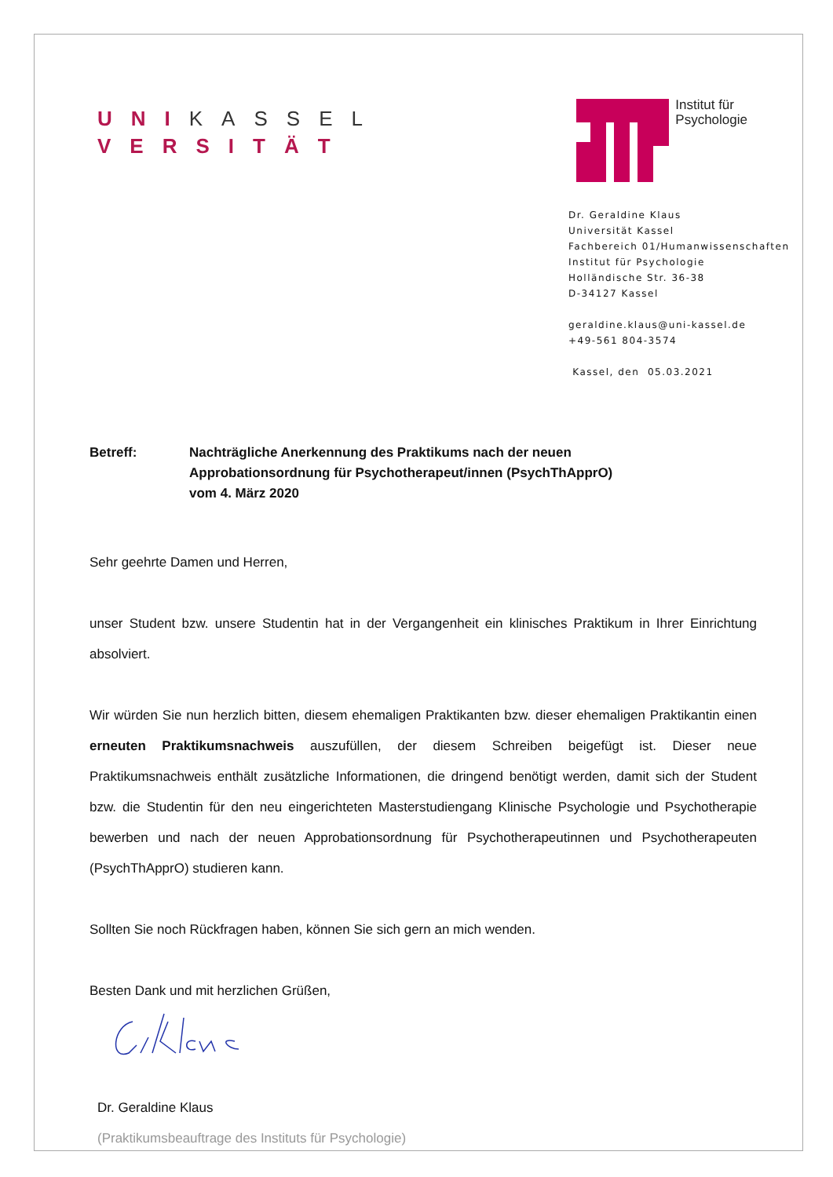UNI KASSEL
VERSITÄT
Institut für
Psychologie
Dr. Geraldine Klaus
Universität Kassel
Fachbereich 01/Humanwissenschaften
Institut für Psychologie
Holländische Str. 36-38
D-34127 Kassel
geraldine.klaus@uni-kassel.de
+49-561 804-3574
Kassel, den 05.03.2021
Betreff: Nachträgliche Anerkennung des Praktikums nach der neuen
Approbationsordnung für Psychotherapeut/innen (PsychThApprO)
vom 4. März 2020
Sehr geehrte Damen und Herren,
unser Student bzw. unsere Studentin hat in der Vergangenheit ein klinisches Praktikum in Ihrer Einrichtung absolviert.
Wir würden Sie nun herzlich bitten, diesem ehemaligen Praktikanten bzw. dieser ehemaligen Praktikantin einen erneuten Praktikumsnachweis auszufüllen, der diesem Schreiben beigefügt ist. Dieser neue Praktikumsnachweis enthält zusätzliche Informationen, die dringend benötigt werden, damit sich der Student bzw. die Studentin für den neu eingerichteten Masterstudiengang Klinische Psychologie und Psychotherapie bewerben und nach der neuen Approbationsordnung für Psychotherapeutinnen und Psychotherapeuten (PsychThApprO) studieren kann.
Sollten Sie noch Rückfragen haben, können Sie sich gern an mich wenden.
Besten Dank und mit herzlichen Grüßen,
Dr. Geraldine Klaus
(Praktikumsbeauftrage des Instituts für Psychologie)